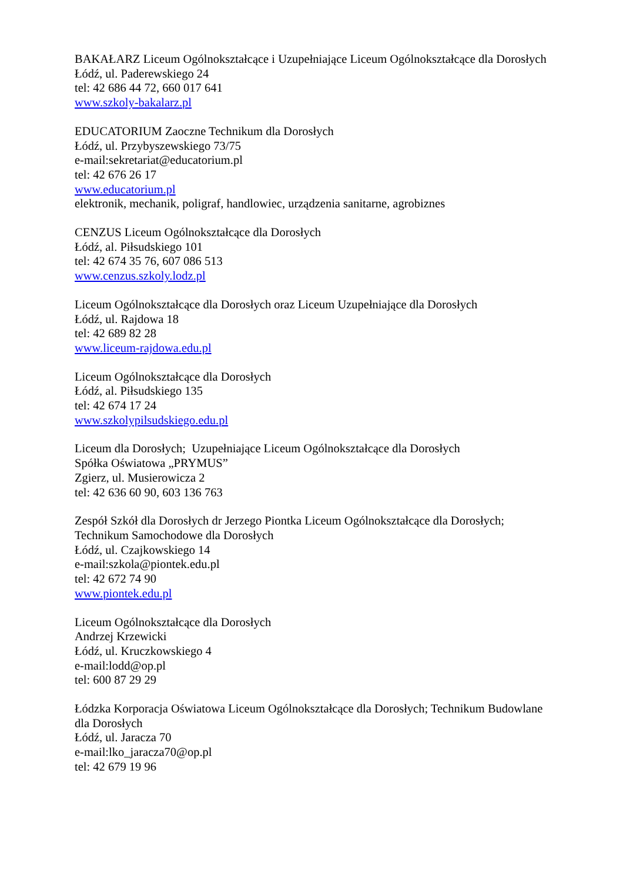BAKAŁARZ Liceum Ogólnokształcące i Uzupełniające Liceum Ogólnokształcące dla Dorosłych
Łódź, ul. Paderewskiego 24
tel: 42 686 44 72, 660 017 641
www.szkoly-bakalarz.pl
EDUCATORIUM Zaoczne Technikum dla Dorosłych
Łódź, ul. Przybyszewskiego 73/75
e-mail:sekretariat@educatorium.pl
tel: 42 676 26 17
www.educatorium.pl
elektronik, mechanik, poligraf, handlowiec, urządzenia sanitarne, agrobiznes
CENZUS Liceum Ogólnokształcące dla Dorosłych
Łódź, al. Piłsudskiego 101
tel: 42 674 35 76, 607 086 513
www.cenzus.szkoly.lodz.pl
Liceum Ogólnokształcące dla Dorosłych oraz Liceum Uzupełniające dla Dorosłych
Łódź, ul. Rajdowa 18
tel: 42 689 82 28
www.liceum-rajdowa.edu.pl
Liceum Ogólnokształcące dla Dorosłych
Łódź, al. Piłsudskiego 135
tel: 42 674 17 24
www.szkolypilsudskiego.edu.pl
Liceum dla Dorosłych; Uzupełniające Liceum Ogólnokształcące dla Dorosłych
Spółka Oświatowa „PRYMUS”
Zgierz, ul. Musierowicza 2
tel: 42 636 60 90, 603 136 763
Zespół Szkół dla Dorosłych dr Jerzego Piontka Liceum Ogólnokształcące dla Dorosłych; Technikum Samochodowe dla Dorosłych
Łódź, ul. Czajkowskiego 14
e-mail:szkola@piontek.edu.pl
tel: 42 672 74 90
www.piontek.edu.pl
Liceum Ogólnokształcące dla Dorosłych
Andrzej Krzewicki
Łódź, ul. Kruczkowskiego 4
e-mail:lodd@op.pl
tel: 600 87 29 29
Łódzka Korporacja Oświatowa Liceum Ogólnokształcące dla Dorosłych; Technikum Budowlane dla Dorosłych
Łódź, ul. Jaracza 70
e-mail:lko_jaracza70@op.pl
tel: 42 679 19 96